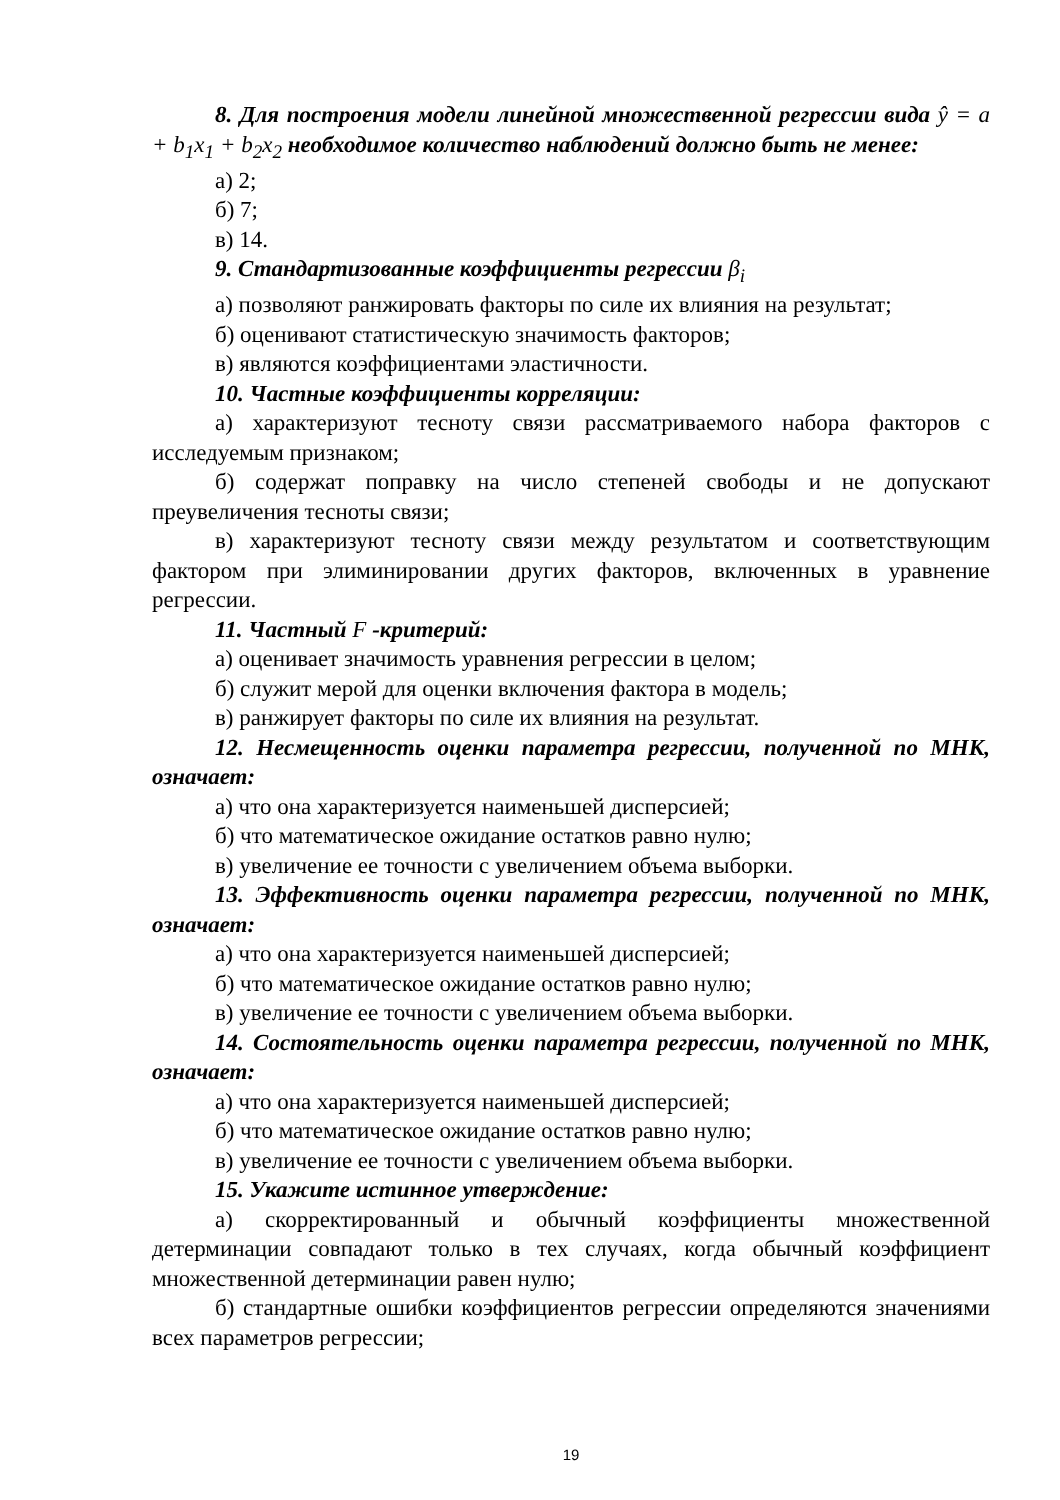8. Для построения модели линейной множественной регрессии вида ŷ = a + b<sub>1</sub>x<sub>1</sub> + b<sub>2</sub>x<sub>2</sub> необходимое количество наблюдений должно быть не менее:
а) 2;
б) 7;
в) 14.
9. Стандартизованные коэффициенты регрессии β<sub>i</sub>
а) позволяют ранжировать факторы по силе их влияния на результат;
б) оценивают статистическую значимость факторов;
в) являются коэффициентами эластичности.
10. Частные коэффициенты корреляции:
а) характеризуют тесноту связи рассматриваемого набора факторов с исследуемым признаком;
б) содержат поправку на число степеней свободы и не допускают преувеличения тесноты связи;
в) характеризуют тесноту связи между результатом и соответствующим фактором при элиминировании других факторов, включенных в уравнение регрессии.
11. Частный F -критерий:
а) оценивает значимость уравнения регрессии в целом;
б) служит мерой для оценки включения фактора в модель;
в) ранжирует факторы по силе их влияния на результат.
12. Несмещенность оценки параметра регрессии, полученной по МНК, означает:
а) что она характеризуется наименьшей дисперсией;
б) что математическое ожидание остатков равно нулю;
в) увеличение ее точности с увеличением объема выборки.
13. Эффективность оценки параметра регрессии, полученной по МНК, означает:
а) что она характеризуется наименьшей дисперсией;
б) что математическое ожидание остатков равно нулю;
в) увеличение ее точности с увеличением объема выборки.
14. Состоятельность оценки параметра регрессии, полученной по МНК, означает:
а) что она характеризуется наименьшей дисперсией;
б) что математическое ожидание остатков равно нулю;
в) увеличение ее точности с увеличением объема выборки.
15. Укажите истинное утверждение:
а) скорректированный и обычный коэффициенты множественной детерминации совпадают только в тех случаях, когда обычный коэффициент множественной детерминации равен нулю;
б) стандартные ошибки коэффициентов регрессии определяются значениями всех параметров регрессии;
19